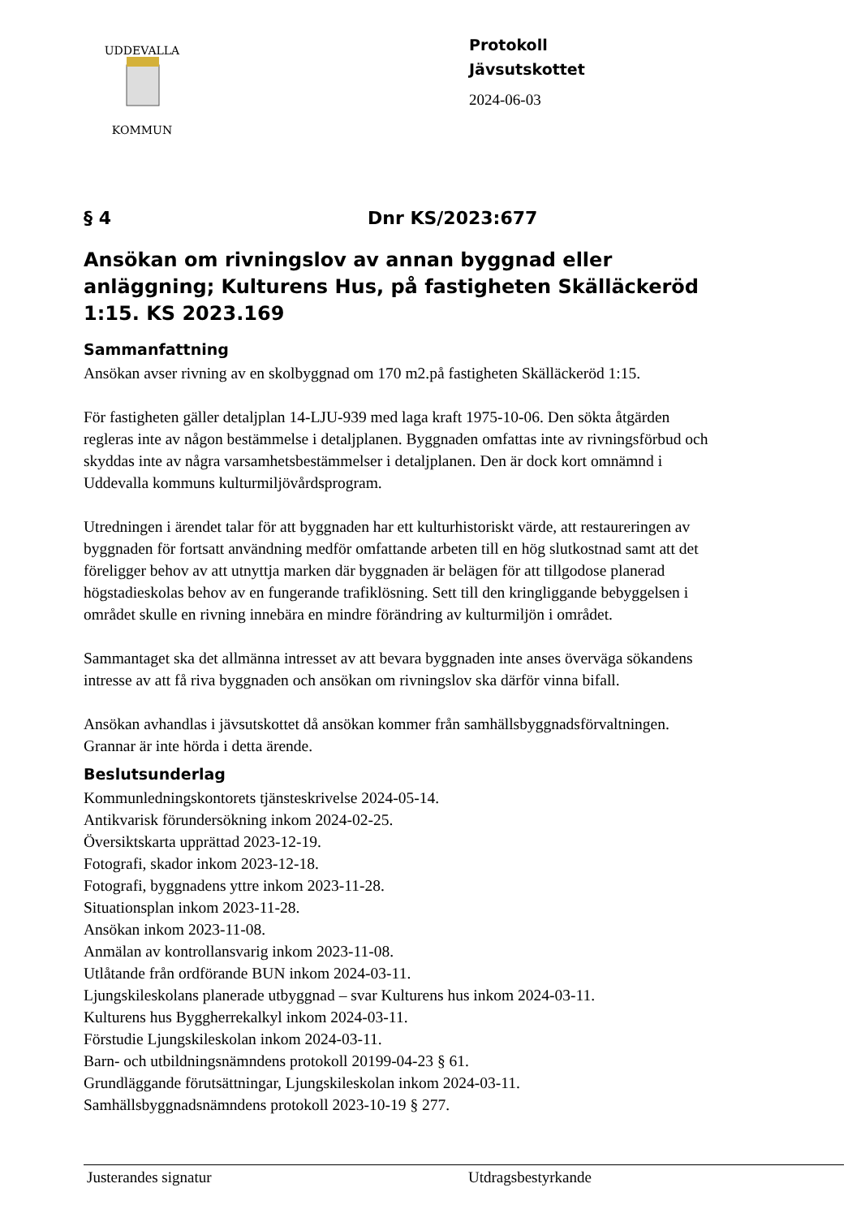UDDEVALLA
KOMMUN
Protokoll
Jävsutskottet
2024-06-03
§ 4 Dnr KS/2023:677
Ansökan om rivningslov av annan byggnad eller anläggning; Kulturens Hus, på fastigheten Skälläckeröd 1:15. KS 2023.169
Sammanfattning
Ansökan avser rivning av en skolbyggnad om 170 m2.på fastigheten Skälläckeröd 1:15.
För fastigheten gäller detaljplan 14-LJU-939 med laga kraft 1975-10-06. Den sökta åtgärden regleras inte av någon bestämmelse i detaljplanen. Byggnaden omfattas inte av rivningsförbud och skyddas inte av några varsamhetsbestämmelser i detaljplanen. Den är dock kort omnämnd i Uddevalla kommuns kulturmiljövårdsprogram.
Utredningen i ärendet talar för att byggnaden har ett kulturhistoriskt värde, att restaureringen av byggnaden för fortsatt användning medför omfattande arbeten till en hög slutkostnad samt att det föreligger behov av att utnyttja marken där byggnaden är belägen för att tillgodose planerad högstadieskolas behov av en fungerande trafiklösning. Sett till den kringliggande bebyggelsen i området skulle en rivning innebära en mindre förändring av kulturmiljön i området.
Sammantaget ska det allmänna intresset av att bevara byggnaden inte anses överväga sökandens intresse av att få riva byggnaden och ansökan om rivningslov ska därför vinna bifall.
Ansökan avhandlas i jävsutskottet då ansökan kommer från samhällsbyggnadsförvaltningen. Grannar är inte hörda i detta ärende.
Beslutsunderlag
Kommunledningskontorets tjänsteskrivelse 2024-05-14.
Antikvarisk förundersökning inkom 2024-02-25.
Översiktskarta upprättad 2023-12-19.
Fotografi, skador inkom 2023-12-18.
Fotografi, byggnadens yttre inkom 2023-11-28.
Situationsplan inkom 2023-11-28.
Ansökan inkom 2023-11-08.
Anmälan av kontrollansvarig inkom 2023-11-08.
Utlåtande från ordförande BUN inkom 2024-03-11.
Ljungskileskolans planerade utbyggnad – svar Kulturens hus inkom 2024-03-11.
Kulturens hus Byggherrekalkyl inkom 2024-03-11.
Förstudie Ljungskileskolan inkom 2024-03-11.
Barn- och utbildningsnämndens protokoll 20199-04-23 § 61.
Grundläggande förutsättningar, Ljungskileskolan inkom 2024-03-11.
Samhällsbyggnadsnämndens protokoll 2023-10-19 § 277.
Justerandes signatur Utdragsbestyrkande